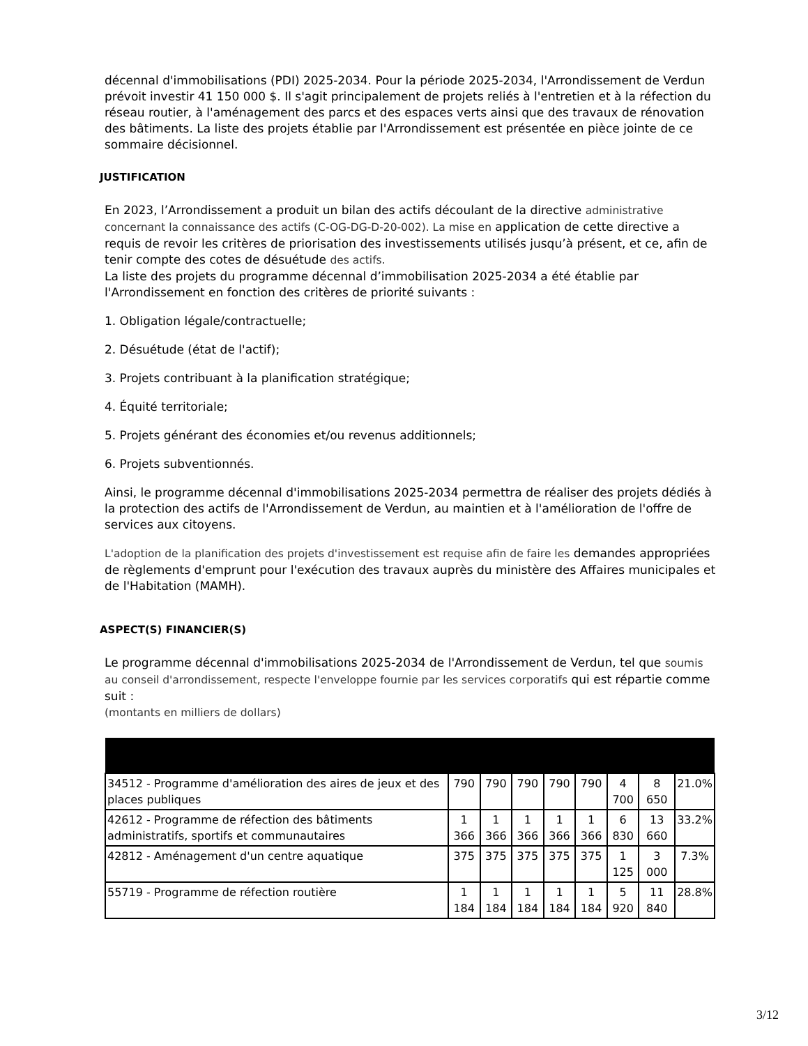décennal d'immobilisations (PDI) 2025-2034. Pour la période 2025-2034, l'Arrondissement de Verdun prévoit investir 41 150 000 $. Il s'agit principalement de projets reliés à l'entretien et à la réfection du réseau routier, à l'aménagement des parcs et des espaces verts ainsi que des travaux de rénovation des bâtiments. La liste des projets établie par l'Arrondissement est présentée en pièce jointe de ce sommaire décisionnel.
JUSTIFICATION
En 2023, l’Arrondissement a produit un bilan des actifs découlant de la directive administrative concernant la connaissance des actifs (C-OG-DG-D-20-002). La mise en application de cette directive a requis de revoir les critères de priorisation des investissements utilisés jusqu’à présent, et ce, afin de tenir compte des cotes de désuétude des actifs.
La liste des projets du programme décennal d’immobilisation 2025-2034 a été établie par l'Arrondissement en fonction des critères de priorité suivants :
1. Obligation légale/contractuelle;
2. Désuétude (état de l'actif);
3. Projets contribuant à la planification stratégique;
4. Équité territoriale;
5. Projets générant des économies et/ou revenus additionnels;
6. Projets subventionnés.
Ainsi, le programme décennal d'immobilisations 2025-2034 permettra de réaliser des projets dédiés à la protection des actifs de l'Arrondissement de Verdun, au maintien et à l'amélioration de l'offre de services aux citoyens.
L'adoption de la planification des projets d'investissement est requise afin de faire les demandes appropriées de règlements d'emprunt pour l'exécution des travaux auprès du ministère des Affaires municipales et de l'Habitation (MAMH).
ASPECT(S) FINANCIER(S)
Le programme décennal d'immobilisations 2025-2034 de l'Arrondissement de Verdun, tel que soumis au conseil d'arrondissement, respecte l'enveloppe fournie par les services corporatifs qui est répartie comme suit :
(montants en milliers de dollars)
| 34512 - Programme d'amélioration des aires de jeux et des places publiques | 790 | 790 | 790 | 790 | 790 | 4 700 | 8 650 | 21.0% |
| 42612 - Programme de réfection des bâtiments administratifs, sportifs et communautaires | 1 366 | 1 366 | 1 366 | 1 366 | 1 366 | 6 830 | 13 660 | 33.2% |
| 42812 - Aménagement d'un centre aquatique | 375 | 375 | 375 | 375 | 375 | 1 125 | 3 000 | 7.3% |
| 55719 - Programme de réfection routière | 1 184 | 1 184 | 1 184 | 1 184 | 1 184 | 5 920 | 11 840 | 28.8% |
3/12